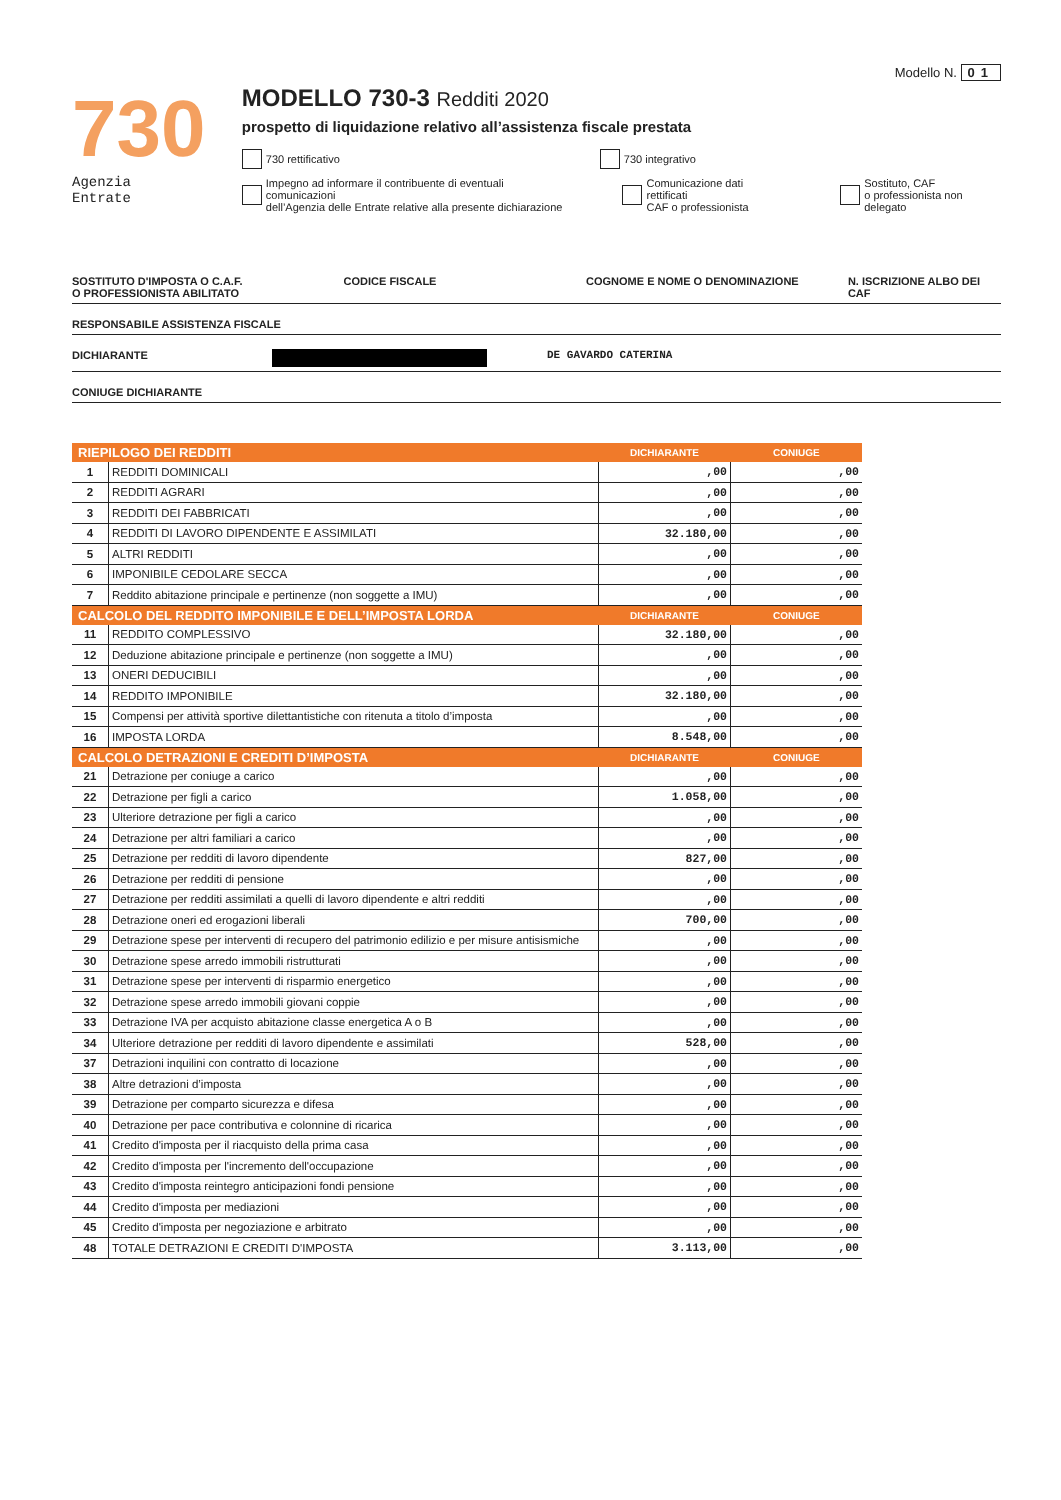Modello N. 01
730
Agenzia
Entrate
MODELLO 730-3 Redditi 2020
prospetto di liquidazione relativo all’assistenza fiscale prestata
730 rettificativo 730 integrativo
Impegno ad informare il contribuente di eventuali comunicazioni
dell’Agenzia delle Entrate relative alla presente dichiarazione
Comunicazione dati rettificati
CAF o professionista
Sostituto, CAF
o professionista non delegato
SOSTITUTO D'IMPOSTA O C.A.F.
O PROFESSIONISTA ABILITATO CODICE FISCALE COGNOME E NOME O DENOMINAZIONE N. ISCRIZIONE ALBO DEI CAF
RESPONSABILE ASSISTENZA FISCALE
DICHIARANTE DE GAVARDO CATERINA
CONIUGE DICHIARANTE
| RIEPILOGO DEI REDDITI | | DICHIARANTE | CONIUGE |
| --- | --- | --- | --- |
| 1 | REDDITI DOMINICALI | ,00 | ,00 |
| 2 | REDDITI AGRARI | ,00 | ,00 |
| 3 | REDDITI DEI FABBRICATI | ,00 | ,00 |
| 4 | REDDITI DI LAVORO DIPENDENTE E ASSIMILATI | 32.180,00 | ,00 |
| 5 | ALTRI REDDITI | ,00 | ,00 |
| 6 | IMPONIBILE CEDOLARE SECCA | ,00 | ,00 |
| 7 | Reddito abitazione principale e pertinenze (non soggette a IMU) | ,00 | ,00 |
| CALCOLO DEL REDDITO IMPONIBILE E DELL’IMPOSTA LORDA | | DICHIARANTE | CONIUGE |
| 11 | REDDITO COMPLESSIVO | 32.180,00 | ,00 |
| 12 | Deduzione abitazione principale e pertinenze (non soggette a IMU) | ,00 | ,00 |
| 13 | ONERI DEDUCIBILI | ,00 | ,00 |
| 14 | REDDITO IMPONIBILE | 32.180,00 | ,00 |
| 15 | Compensi per attività sportive dilettantistiche con ritenuta a titolo d’imposta | ,00 | ,00 |
| 16 | IMPOSTA LORDA | 8.548,00 | ,00 |
| CALCOLO DETRAZIONI E CREDITI D’IMPOSTA | | DICHIARANTE | CONIUGE |
| 21 | Detrazione per coniuge a carico | ,00 | ,00 |
| 22 | Detrazione per figli a carico | 1.058,00 | ,00 |
| 23 | Ulteriore detrazione per figli a carico | ,00 | ,00 |
| 24 | Detrazione per altri familiari a carico | ,00 | ,00 |
| 25 | Detrazione per redditi di lavoro dipendente | 827,00 | ,00 |
| 26 | Detrazione per redditi di pensione | ,00 | ,00 |
| 27 | Detrazione per redditi assimilati a quelli di lavoro dipendente e altri redditi | ,00 | ,00 |
| 28 | Detrazione oneri ed erogazioni liberali | 700,00 | ,00 |
| 29 | Detrazione spese per interventi di recupero del patrimonio edilizio e per misure antisismiche | ,00 | ,00 |
| 30 | Detrazione spese arredo immobili ristrutturati | ,00 | ,00 |
| 31 | Detrazione spese per interventi di risparmio energetico | ,00 | ,00 |
| 32 | Detrazione spese arredo immobili giovani coppie | ,00 | ,00 |
| 33 | Detrazione IVA per acquisto abitazione classe energetica A o B | ,00 | ,00 |
| 34 | Ulteriore detrazione per redditi di lavoro dipendente e assimilati | 528,00 | ,00 |
| 37 | Detrazioni inquilini con contratto di locazione | ,00 | ,00 |
| 38 | Altre detrazioni d’imposta | ,00 | ,00 |
| 39 | Detrazione per comparto sicurezza e difesa | ,00 | ,00 |
| 40 | Detrazione per pace contributiva e colonnine di ricarica | ,00 | ,00 |
| 41 | Credito d'imposta per il riacquisto della prima casa | ,00 | ,00 |
| 42 | Credito d'imposta per l'incremento dell'occupazione | ,00 | ,00 |
| 43 | Credito d'imposta reintegro anticipazioni fondi pensione | ,00 | ,00 |
| 44 | Credito d'imposta per mediazioni | ,00 | ,00 |
| 45 | Credito d'imposta per negoziazione e arbitrato | ,00 | ,00 |
| 48 | TOTALE DETRAZIONI E CREDITI D'IMPOSTA | 3.113,00 | ,00 |